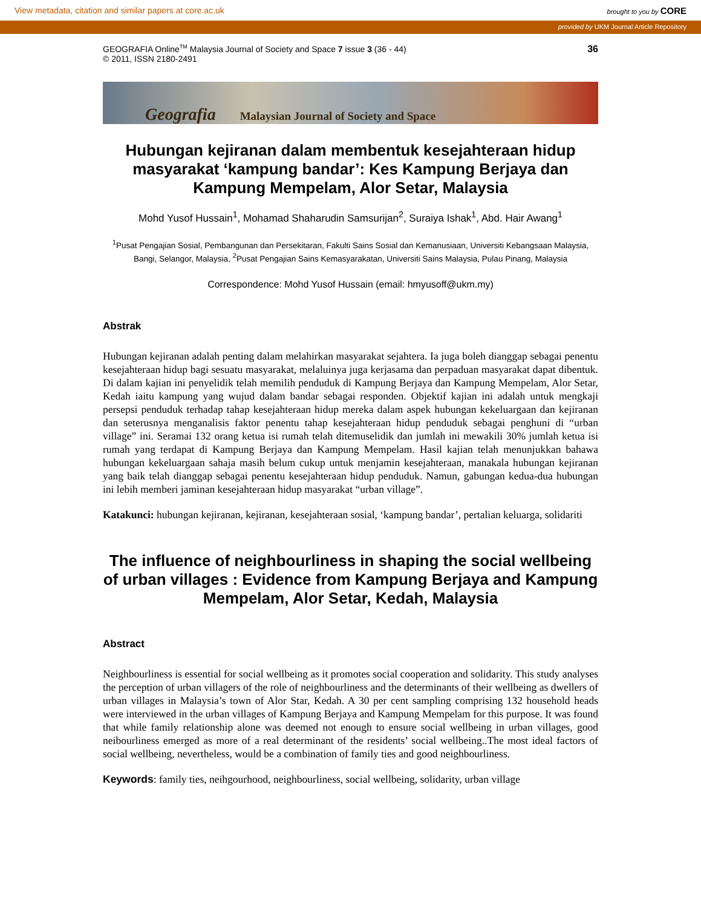View metadata, citation and similar papers at core.ac.uk brought to you by CORE
provided by UKM Journal Article Repository
GEOGRAFIA Online<sup>TM</sup> Malaysia Journal of Society and Space 7 issue 3 (36 - 44)
© 2011, ISSN 2180-2491
36
Geografia Malaysian Journal of Society and Space
Hubungan kejiranan dalam membentuk kesejahteraan hidup masyarakat ‘kampung bandar’: Kes Kampung Berjaya dan Kampung Mempelam, Alor Setar, Malaysia
Mohd Yusof Hussain<sup>1</sup>, Mohamad Shaharudin Samsurijan<sup>2</sup>, Suraiya Ishak<sup>1</sup>, Abd. Hair Awang<sup>1</sup>
<sup>1</sup> Pusat Pengajian Sosial, Pembangunan dan Persekitaran, Fakulti Sains Sosial dan Kemanusiaan, Universiti Kebangsaan Malaysia, Bangi, Selangor, Malaysia, <sup>2</sup>Pusat Pengajian Sains Kemasyarakatan, Universiti Sains Malaysia, Pulau Pinang, Malaysia
Correspondence: Mohd Yusof Hussain (email: hmyusoff@ukm.my)
Abstrak
Hubungan kejiranan adalah penting dalam melahirkan masyarakat sejahtera. Ia juga boleh dianggap sebagai penentu kesejahteraan hidup bagi sesuatu masyarakat, melaluinya juga kerjasama dan perpaduan masyarakat dapat dibentuk. Di dalam kajian ini penyelidik telah memilih penduduk di Kampung Berjaya dan Kampung Mempelam, Alor Setar, Kedah iaitu kampung yang wujud dalam bandar sebagai responden. Objektif kajian ini adalah untuk mengkaji persepsi penduduk terhadap tahap kesejahteraan hidup mereka dalam aspek hubungan kekeluargaan dan kejiranan dan seterusnya menganalisis faktor penentu tahap kesejahteraan hidup penduduk sebagai penghuni di “urban village” ini. Seramai 132 orang ketua isi rumah telah ditemuselidik dan jumlah ini mewakili 30% jumlah ketua isi rumah yang terdapat di Kampung Berjaya dan Kampung Mempelam. Hasil kajian telah menunjukkan bahawa hubungan kekeluargaan sahaja masih belum cukup untuk menjamin kesejahteraan, manakala hubungan kejiranan yang baik telah dianggap sebagai penentu kesejahteraan hidup penduduk. Namun, gabungan kedua-dua hubungan ini lebih memberi jaminan kesejahteraan hidup masyarakat “urban village”.
Katakunci: hubungan kejiranan, kejiranan, kesejahteraan sosial, ‘kampung bandar’, pertalian keluarga, solidariti
The influence of neighbourliness in shaping the social wellbeing of urban villages : Evidence from Kampung Berjaya and Kampung Mempelam, Alor Setar, Kedah, Malaysia
Abstract
Neighbourliness is essential for social wellbeing as it promotes social cooperation and solidarity. This study analyses the perception of urban villagers of the role of neighbourliness and the determinants of their wellbeing as dwellers of urban villages in Malaysia’s town of Alor Star, Kedah. A 30 per cent sampling comprising 132 household heads were interviewed in the urban villages of Kampung Berjaya and Kampung Mempelam for this purpose. It was found that while family relationship alone was deemed not enough to ensure social wellbeing in urban villages, good neibourliness emerged as more of a real determinant of the residents’ social wellbeing..The most ideal factors of social wellbeing, nevertheless, would be a combination of family ties and good neighbourliness.
Keywords: family ties, neihgourhood, neighbourliness, social wellbeing, solidarity, urban village